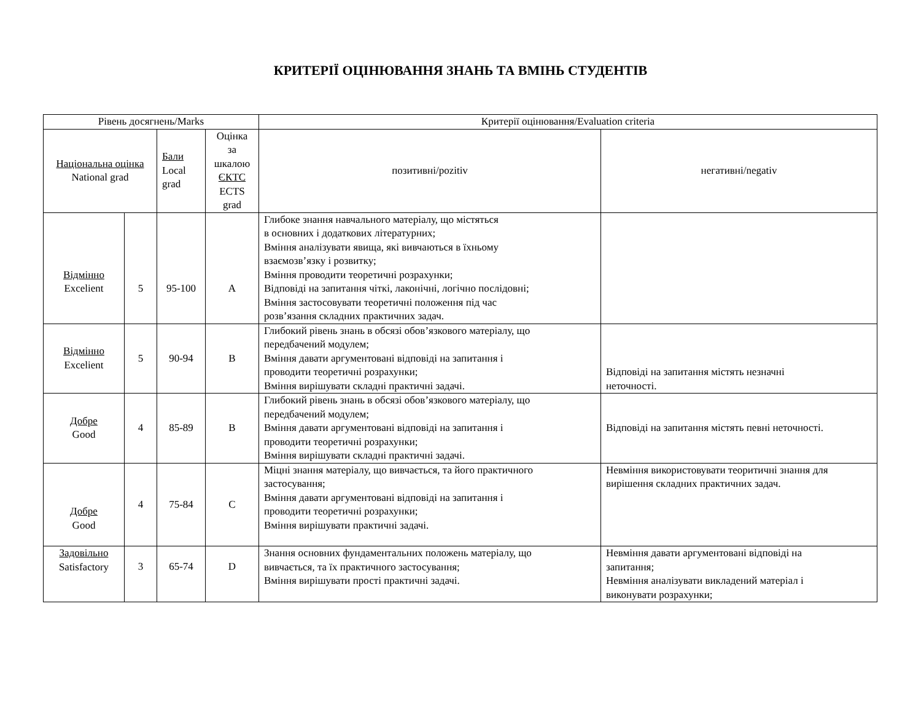КРИТЕРІЇ ОЦІНЮВАННЯ ЗНАНЬ ТА ВМІНЬ СТУДЕНТІВ
| Рівень досягнень/Marks | | | | Критерії оцінювання/Evaluation criteria | |
| --- | --- | --- | --- | --- | --- |
| Національна оцінка National grad | | Бали Local grad | Оцінка за шкалою ЄКТС ECTS grad | позитивні/pozitiv | негативні/negativ |
| Відмінно Excelient | 5 | 95-100 | A | Глибоке знання навчального матеріалу, що містяться в основних і додаткових літературних; Вміння аналізувати явища, які вивчаються в їхньому взаємозв’язку і розвитку; Вміння проводити теоретичні розрахунки; Відповіді на запитання чіткі, лаконічні, логічно послідовні; Вміння застосовувати теоретичні положення під час розв’язання складних практичних задач. | |
| Відмінно Excelient | 5 | 90-94 | B | Глибокий рівень знань в обсязі обов’язкового матеріалу, що передбачений модулем; Вміння давати аргументовані відповіді на запитання і проводити теоретичні розрахунки; Вміння вирішувати складні практичні задачі. | Відповіді на запитання містять незначні неточності. |
| Добре Good | 4 | 85-89 | B | Глибокий рівень знань в обсязі обов’язкового матеріалу, що передбачений модулем; Вміння давати аргументовані відповіді на запитання і проводити теоретичні розрахунки; Вміння вирішувати складні практичні задачі. | Відповіді на запитання містять певні неточності. |
| Добре Good | 4 | 75-84 | C | Міцні знання матеріалу, що вивчається, та його практичного застосування; Вміння давати аргументовані відповіді на запитання і проводити теоретичні розрахунки; Вміння вирішувати практичні задачі. | Невміння використовувати теоритичні знання для вирішення складних практичних задач. |
| Задовільно Satisfactory | 3 | 65-74 | D | Знання основних фундаментальних положень матеріалу, що вивчається, та їх практичного застосування; Вміння вирішувати прості практичні задачі. | Невміння давати аргументовані відповіді на запитання; Невміння аналізувати викладений матеріал і виконувати розрахунки; |